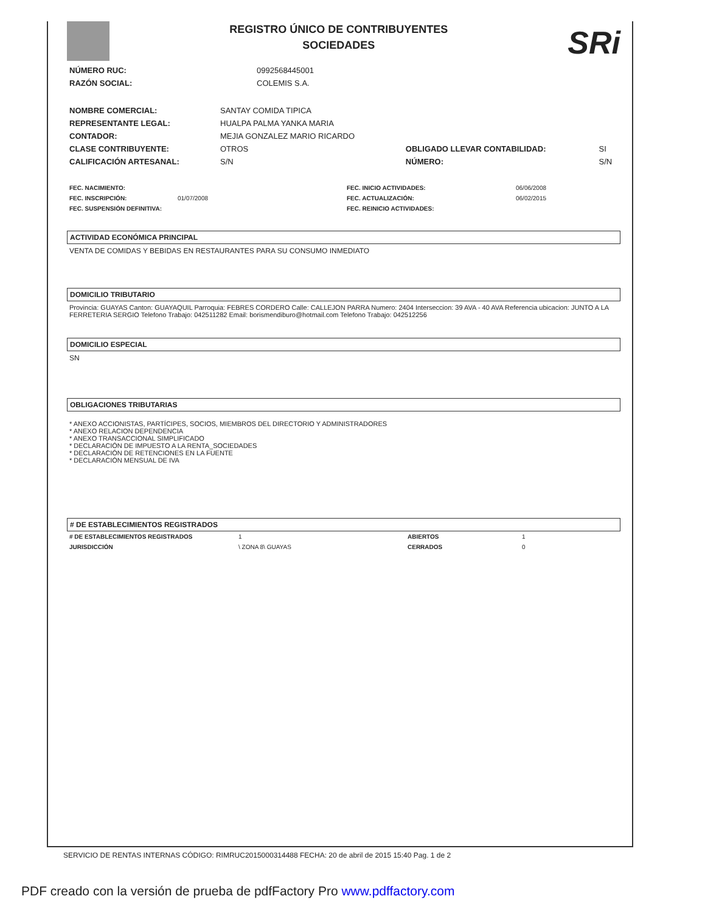REGISTRO ÚNICO DE CONTRIBUYENTES
SOCIEDADES
SRi
| NÚMERO RUC: | 0992568445001 |
| RAZÓN SOCIAL: | COLEMIS S.A. |
| NOMBRE COMERCIAL: | SANTAY COMIDA TIPICA | | |
| REPRESENTANTE LEGAL: | HUALPA PALMA YANKA MARIA | | |
| CONTADOR: | MEJIA GONZALEZ MARIO RICARDO | | |
| CLASE CONTRIBUYENTE: | OTROS | OBLIGADO LLEVAR CONTABILIDAD: | SI |
| CALIFICACIÓN ARTESANAL: | S/N | NÚMERO: | S/N |
| FEC. NACIMIENTO: | | FEC. INICIO ACTIVIDADES: | 06/06/2008 |
| FEC. INSCRIPCIÓN: | 01/07/2008 | FEC. ACTUALIZACIÓN: | 06/02/2015 |
| FEC. SUSPENSIÓN DEFINITIVA: | | FEC. REINICIO ACTIVIDADES: | |
ACTIVIDAD ECONÓMICA PRINCIPAL
VENTA DE COMIDAS Y BEBIDAS EN RESTAURANTES PARA SU CONSUMO INMEDIATO
DOMICILIO TRIBUTARIO
Provincia: GUAYAS Canton: GUAYAQUIL Parroquia: FEBRES CORDERO Calle: CALLEJON PARRA Numero: 2404 Interseccion: 39 AVA - 40 AVA Referencia ubicacion: JUNTO A LA FERRETERIA SERGIO Telefono Trabajo: 042511282 Email: borismendiburo@hotmail.com Telefono Trabajo: 042512256
DOMICILIO ESPECIAL
SN
OBLIGACIONES TRIBUTARIAS
* ANEXO ACCIONISTAS, PARTÍCIPES, SOCIOS, MIEMBROS DEL DIRECTORIO Y ADMINISTRADORES
* ANEXO RELACION DEPENDENCIA
* ANEXO TRANSACCIONAL SIMPLIFICADO
* DECLARACIÓN DE IMPUESTO A LA RENTA_SOCIEDADES
* DECLARACIÓN DE RETENCIONES EN LA FUENTE
* DECLARACIÓN MENSUAL DE IVA
# DE ESTABLECIMIENTOS REGISTRADOS
| # DE ESTABLECIMIENTOS REGISTRADOS | 1 | ABIERTOS | 1 |
| JURISDICCIÓN | \ ZONA 8\ GUAYAS | CERRADOS | 0 |
SERVICIO DE RENTAS INTERNAS CÓDIGO: RIMRUC2015000314488 FECHA: 20 de abril de 2015 15:40 Pag. 1 de 2
PDF creado con la versión de prueba de pdfFactory Pro www.pdffactory.com